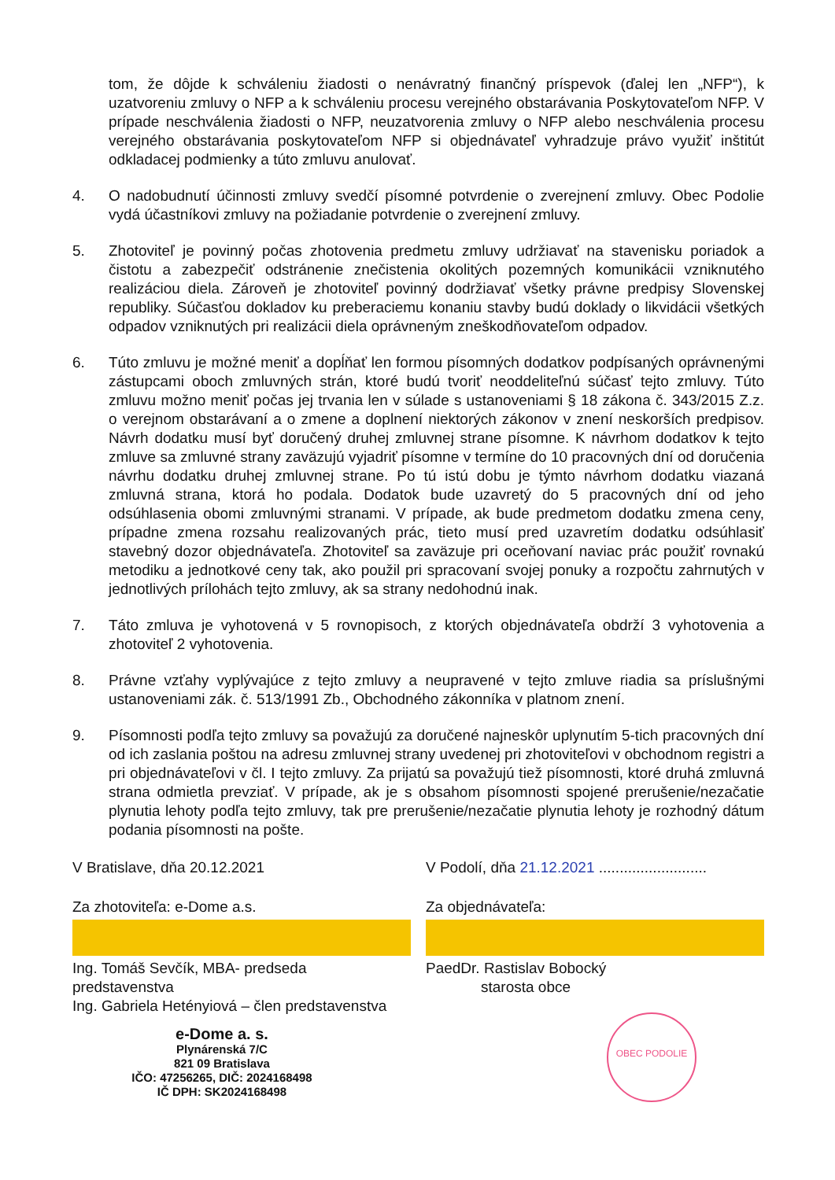tom, že dôjde k schváleniu žiadosti o nenávratný finančný príspevok (ďalej len „NFP“), k uzatvoreniu zmluvy o NFP a k schváleniu procesu verejného obstarávania Poskytovateľom NFP. V prípade neschválenia žiadosti o NFP, neuzatvorenia zmluvy o NFP alebo neschválenia procesu verejného obstarávania poskytovateľom NFP si objednávateľ vyhradzuje právo využiť inštitút odkladacej podmienky a túto zmluvu anulovať.
4. O nadobudnutí účinnosti zmluvy svedčí písomné potvrdenie o zverejnení zmluvy. Obec Podolie vydá účastníkovi zmluvy na požiadanie potvrdenie o zverejnení zmluvy.
5. Zhotoviteľ je povinný počas zhotovenia predmetu zmluvy udržiavať na stavenisku poriadok a čistotu a zabezpečiť odstránenie znečistenia okolitých pozemných komunikácii vzniknutého realizáciou diela. Zároveň je zhotoviteľ povinný dodržiavať všetky právne predpisy Slovenskej republiky. Súčasťou dokladov ku preberaciemu konaniu stavby budú doklady o likvidácii všetkých odpadov vzniknutých pri realizácii diela oprávneným zneškodňovateľom odpadov.
6. Túto zmluvu je možné meniť a dopĺňať len formou písomných dodatkov podpísaných oprávnenými zástupcami oboch zmluvných strán, ktoré budú tvoriť neoddeliteľnú súčasť tejto zmluvy. Túto zmluvu možno meniť počas jej trvania len v súlade s ustanoveniami § 18 zákona č. 343/2015 Z.z. o verejnom obstarávaní a o zmene a doplnení niektorých zákonov v znení neskorších predpisov. Návrh dodatku musí byť doručený druhej zmluvnej strane písomne. K návrhom dodatkov k tejto zmluve sa zmluvné strany zaväzujú vyjadriť písomne v termíne do 10 pracovných dní od doručenia návrhu dodatku druhej zmluvnej strane. Po tú istú dobu je týmto návrhom dodatku viazaná zmluvná strana, ktorá ho podala. Dodatok bude uzavretý do 5 pracovných dní od jeho odsúhlasenia obomi zmluvnými stranami. V prípade, ak bude predmetom dodatku zmena ceny, prípadne zmena rozsahu realizovaných prác, tieto musí pred uzavretím dodatku odsúhlasiť stavebný dozor objednávateľa. Zhotoviteľ sa zaväzuje pri oceňovaní naviac prác použiť rovnakú metodiku a jednotkové ceny tak, ako použil pri spracovaní svojej ponuky a rozpočtu zahrnutých v jednotlivých prílohách tejto zmluvy, ak sa strany nedohodnú inak.
7. Táto zmluva je vyhotovená v 5 rovnopisoch, z ktorých objednávateľa obdrží 3 vyhotovenia a zhotoviteľ 2 vyhotovenia.
8. Právne vzťahy vyplývajúce z tejto zmluvy a neupravené v tejto zmluve riadia sa príslušnými ustanoveniami zák. č. 513/1991 Zb., Obchodného zákonníka v platnom znení.
9. Písomnosti podľa tejto zmluvy sa považujú za doručené najneskôr uplynutím 5-tich pracovných dní od ich zaslania poštou na adresu zmluvnej strany uvedenej pri zhotoviteľovi v obchodnom registri a pri objednávateľovi v čl. I tejto zmluvy. Za prijatú sa považujú tiež písomnosti, ktoré druhá zmluvná strana odmietla prevziať. V prípade, ak je s obsahom písomnosti spojené prerušenie/nezačatie plynutia lehoty podľa tejto zmluvy, tak pre prerušenie/nezačatie plynutia lehoty je rozhodný dátum podania písomnosti na pošte.
V Bratislave, dňa 20.12.2021
Za zhotoviteľa: e-Dome a.s.
Ing. Tomáš Sevčík, MBA- predseda predstavenstva
Ing. Gabriela Hetényiová – člen predstavenstva
e-Dome a. s.
Plynárenská 7/C
821 09 Bratislava
IČO: 47256265, DIČ: 2024168498
IČ DPH: SK2024168498
V Podolí, dňa 21.12.2021 ..........................
Za objednávateľa:
PaedDr. Rastislav Bobocký
starosta obce
OBEC PODOLIE